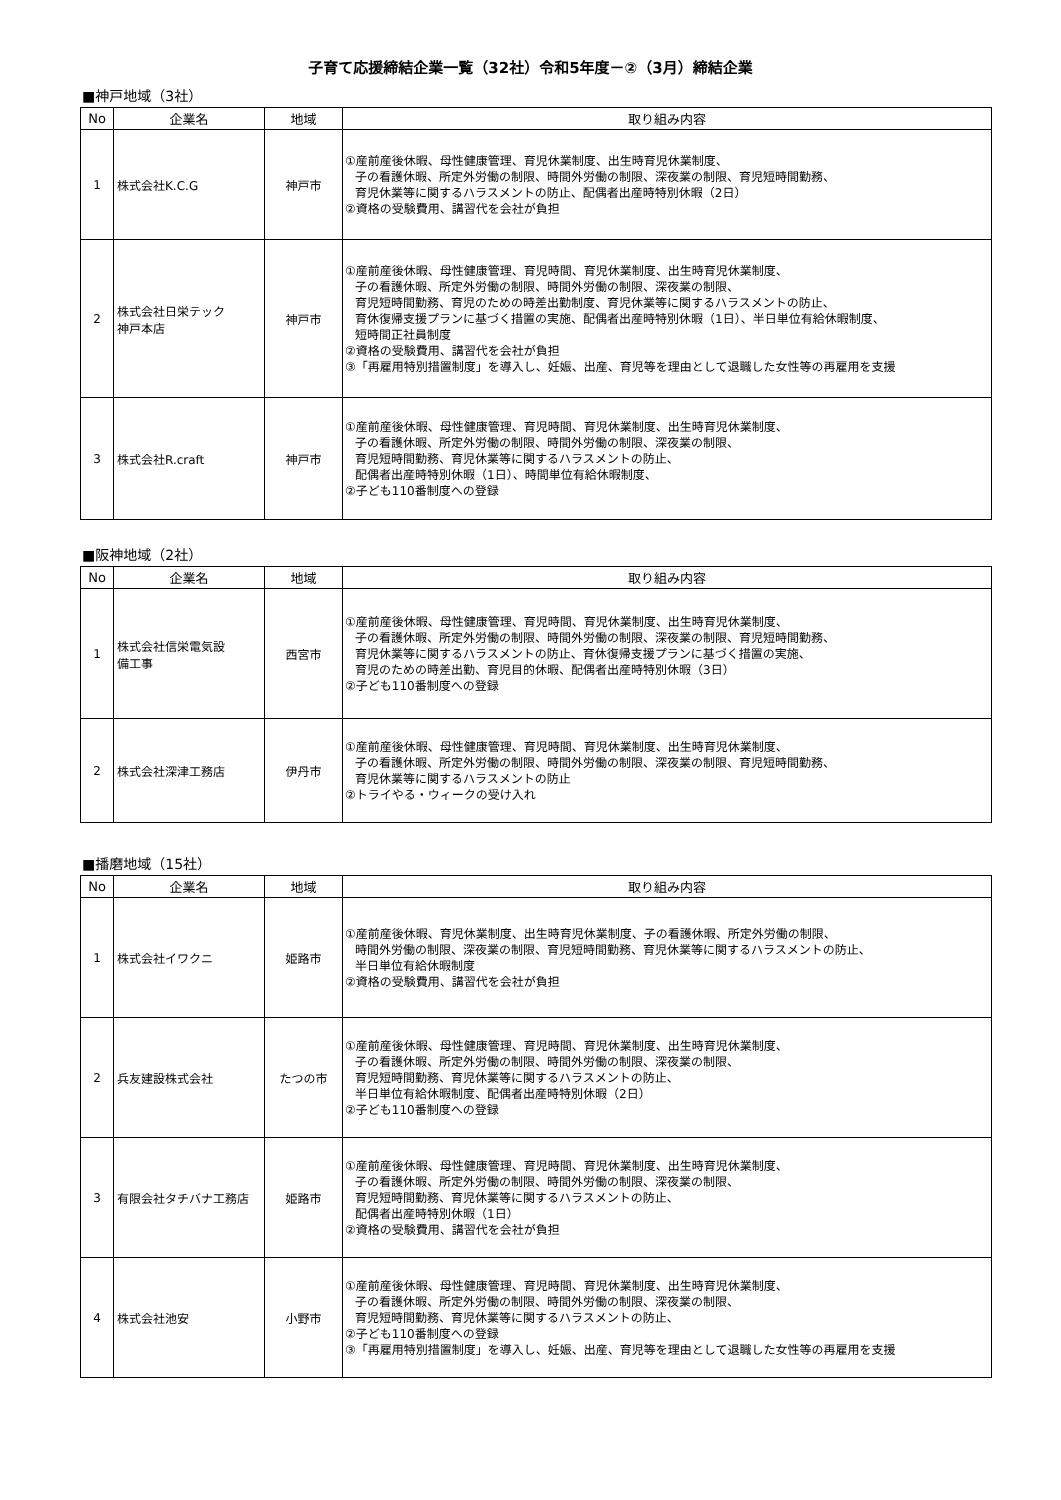子育て応援締結企業一覧（32社）令和5年度－②（3月）締結企業
■神戸地域（3社）
| No | 企業名 | 地域 | 取り組み内容 |
| --- | --- | --- | --- |
| 1 | 株式会社K.C.G | 神戸市 | ①産前産後休暇、母性健康管理、育児休業制度、出生時育児休業制度、 子の看護休暇、所定外労働の制限、時間外労働の制限、深夜業の制限、育児短時間勤務、 育児休業等に関するハラスメントの防止、配偶者出産時特別休暇（2日） ②資格の受験費用、講習代を会社が負担 |
| 2 | 株式会社日栄テック 神戸本店 | 神戸市 | ①産前産後休暇、母性健康管理、育児時間、育児休業制度、出生時育児休業制度、 子の看護休暇、所定外労働の制限、時間外労働の制限、深夜業の制限、 育児短時間勤務、育児のための時差出勤制度、育児休業等に関するハラスメントの防止、 育休復帰支援プランに基づく措置の実施、配偶者出産時特別休暇（1日）、半日単位有給休暇制度、 短時間正社員制度 ②資格の受験費用、講習代を会社が負担 ③「再雇用特別措置制度」を導入し、妊娠、出産、育児等を理由として退職した女性等の再雇用を支援 |
| 3 | 株式会社R.craft | 神戸市 | ①産前産後休暇、母性健康管理、育児時間、育児休業制度、出生時育児休業制度、 子の看護休暇、所定外労働の制限、時間外労働の制限、深夜業の制限、 育児短時間勤務、育児休業等に関するハラスメントの防止、 配偶者出産時特別休暇（1日）、時間単位有給休暇制度、 ②子ども110番制度への登録 |
■阪神地域（2社）
| No | 企業名 | 地域 | 取り組み内容 |
| --- | --- | --- | --- |
| 1 | 株式会社信栄電気設 備工事 | 西宮市 | ①産前産後休暇、母性健康管理、育児時間、育児休業制度、出生時育児休業制度、 子の看護休暇、所定外労働の制限、時間外労働の制限、深夜業の制限、育児短時間勤務、 育児休業等に関するハラスメントの防止、育休復帰支援プランに基づく措置の実施、 育児のための時差出勤、育児目的休暇、配偶者出産時特別休暇（3日） ②子ども110番制度への登録 |
| 2 | 株式会社深津工務店 | 伊丹市 | ①産前産後休暇、母性健康管理、育児時間、育児休業制度、出生時育児休業制度、 子の看護休暇、所定外労働の制限、時間外労働の制限、深夜業の制限、育児短時間勤務、 育児休業等に関するハラスメントの防止 ②トライやる・ウィークの受け入れ |
■播磨地域（15社）
| No | 企業名 | 地域 | 取り組み内容 |
| --- | --- | --- | --- |
| 1 | 株式会社イワクニ | 姫路市 | ①産前産後休暇、育児休業制度、出生時育児休業制度、子の看護休暇、所定外労働の制限、 時間外労働の制限、深夜業の制限、育児短時間勤務、育児休業等に関するハラスメントの防止、 半日単位有給休暇制度 ②資格の受験費用、講習代を会社が負担 |
| 2 | 兵友建設株式会社 | たつの市 | ①産前産後休暇、母性健康管理、育児時間、育児休業制度、出生時育児休業制度、 子の看護休暇、所定外労働の制限、時間外労働の制限、深夜業の制限、 育児短時間勤務、育児休業等に関するハラスメントの防止、 半日単位有給休暇制度、配偶者出産時特別休暇（2日） ②子ども110番制度への登録 |
| 3 | 有限会社タチバナ工務店 | 姫路市 | ①産前産後休暇、母性健康管理、育児時間、育児休業制度、出生時育児休業制度、 子の看護休暇、所定外労働の制限、時間外労働の制限、深夜業の制限、 育児短時間勤務、育児休業等に関するハラスメントの防止、 配偶者出産時特別休暇（1日） ②資格の受験費用、講習代を会社が負担 |
| 4 | 株式会社池安 | 小野市 | ①産前産後休暇、母性健康管理、育児時間、育児休業制度、出生時育児休業制度、 子の看護休暇、所定外労働の制限、時間外労働の制限、深夜業の制限、 育児短時間勤務、育児休業等に関するハラスメントの防止、 ②子ども110番制度への登録 ③「再雇用特別措置制度」を導入し、妊娠、出産、育児等を理由として退職した女性等の再雇用を支援 |